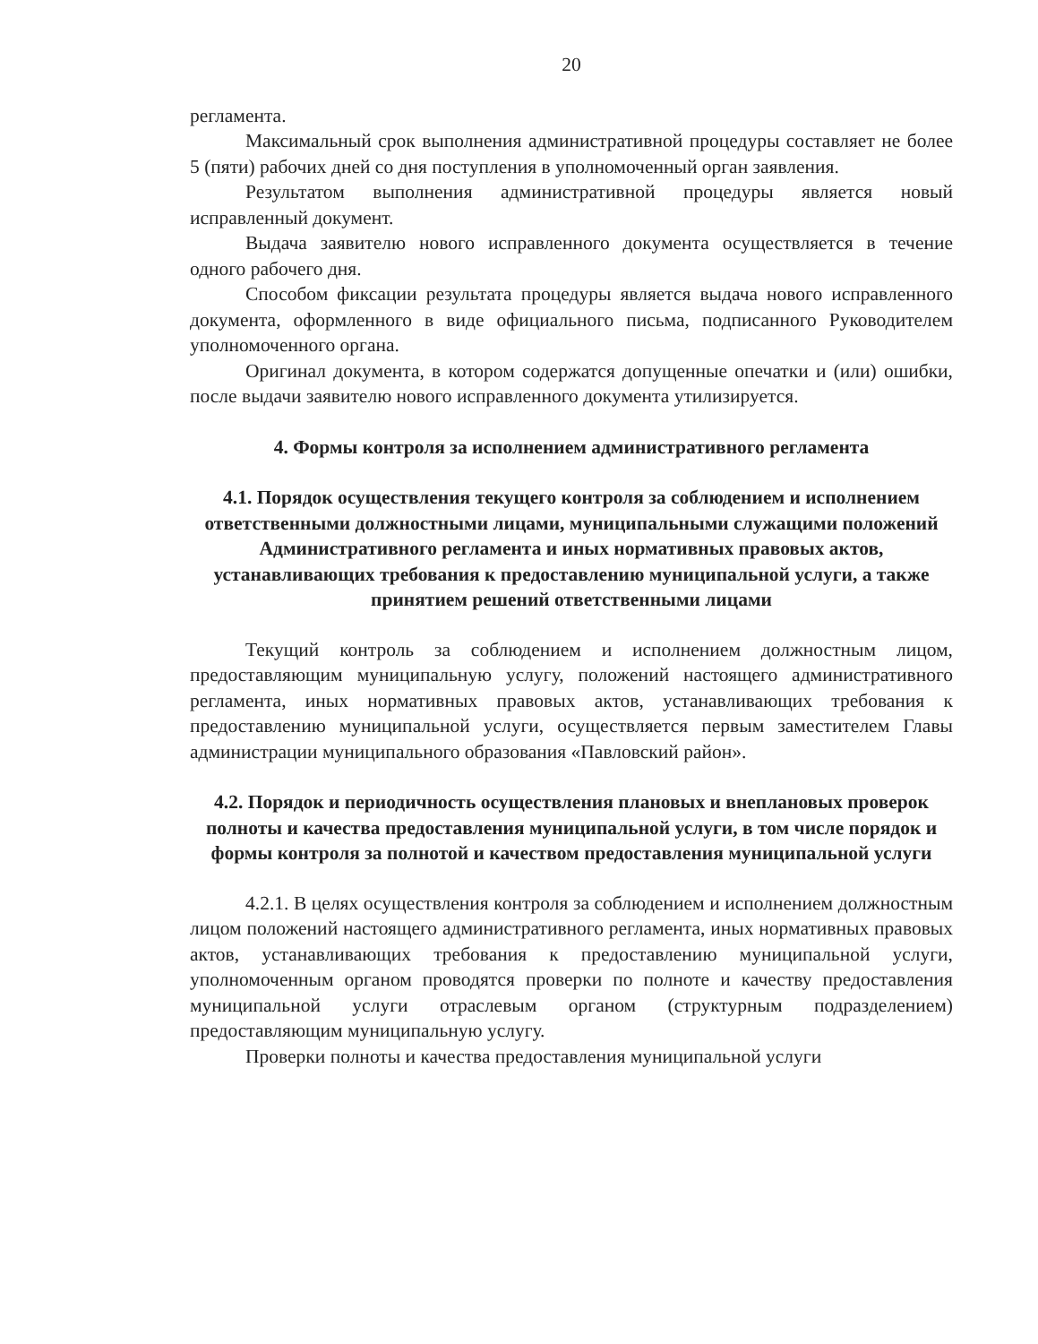20
регламента.
Максимальный срок выполнения административной процедуры составляет не более 5 (пяти) рабочих дней со дня поступления в уполномоченный орган заявления.
Результатом выполнения административной процедуры является новый исправленный документ.
Выдача заявителю нового исправленного документа осуществляется в течение одного рабочего дня.
Способом фиксации результата процедуры является выдача нового исправленного документа, оформленного в виде официального письма, подписанного Руководителем уполномоченного органа.
Оригинал документа, в котором содержатся допущенные опечатки и (или) ошибки, после выдачи заявителю нового исправленного документа утилизируется.
4. Формы контроля за исполнением административного регламента
4.1. Порядок осуществления текущего контроля за соблюдением и исполнением ответственными должностными лицами, муниципальными служащими положений Административного регламента и иных нормативных правовых актов, устанавливающих требования к предоставлению муниципальной услуги, а также принятием решений ответственными лицами
Текущий контроль за соблюдением и исполнением должностным лицом, предоставляющим муниципальную услугу, положений настоящего административного регламента, иных нормативных правовых актов, устанавливающих требования к предоставлению муниципальной услуги, осуществляется первым заместителем Главы администрации муниципального образования «Павловский район».
4.2. Порядок и периодичность осуществления плановых и внеплановых проверок полноты и качества предоставления муниципальной услуги, в том числе порядок и формы контроля за полнотой и качеством предоставления муниципальной услуги
4.2.1. В целях осуществления контроля за соблюдением и исполнением должностным лицом положений настоящего административного регламента, иных нормативных правовых актов, устанавливающих требования к предоставлению муниципальной услуги, уполномоченным органом проводятся проверки по полноте и качеству предоставления муниципальной услуги отраслевым органом (структурным подразделением) предоставляющим муниципальную услугу.
Проверки полноты и качества предоставления муниципальной услуги